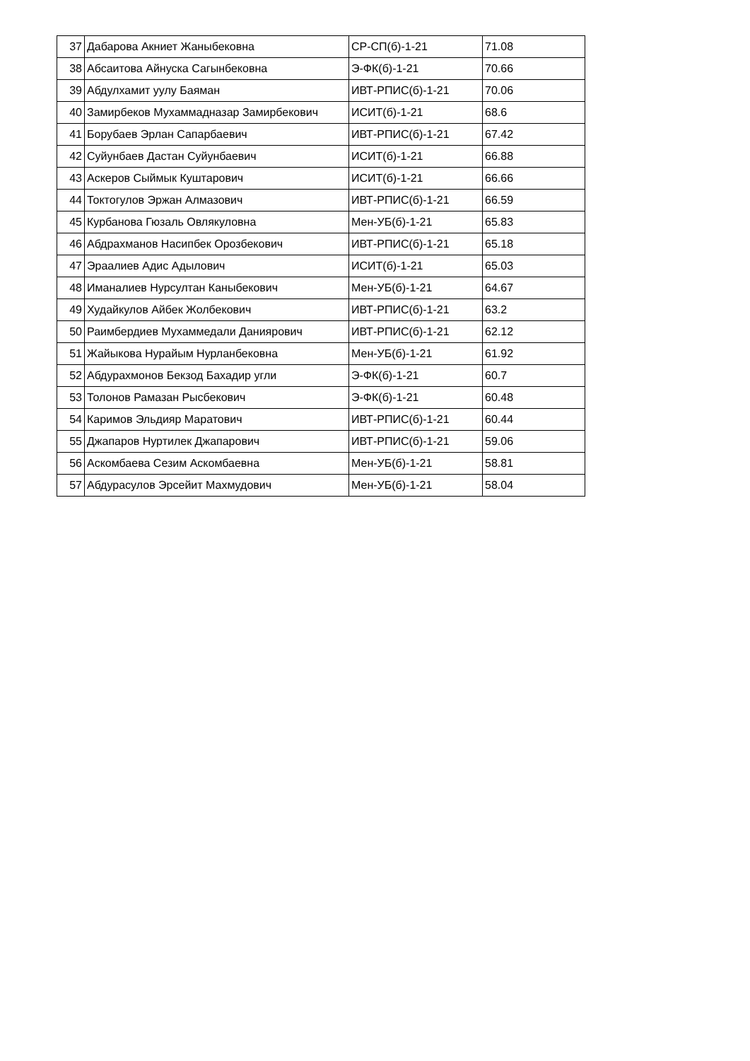| 37 | Дабарова Акниет Жаныбековна | СР-СП(б)-1-21 | 71.08 |
| 38 | Абсаитова Айнуска Сагынбековна | Э-ФК(б)-1-21 | 70.66 |
| 39 | Абдулхамит уулу Баяман | ИВТ-РПИС(б)-1-21 | 70.06 |
| 40 | Замирбеков Мухаммадназар Замирбекович | ИСИТ(б)-1-21 | 68.6 |
| 41 | Борубаев Эрлан Сапарбаевич | ИВТ-РПИС(б)-1-21 | 67.42 |
| 42 | Суйунбаев Дастан Суйунбаевич | ИСИТ(б)-1-21 | 66.88 |
| 43 | Аскеров Сыймык Куштарович | ИСИТ(б)-1-21 | 66.66 |
| 44 | Токтогулов Эржан Алмазович | ИВТ-РПИС(б)-1-21 | 66.59 |
| 45 | Курбанова Гюзаль Овлякуловна | Мен-УБ(б)-1-21 | 65.83 |
| 46 | Абдрахманов Насипбек Орозбекович | ИВТ-РПИС(б)-1-21 | 65.18 |
| 47 | Эраалиев Адис Адылович | ИСИТ(б)-1-21 | 65.03 |
| 48 | Иманалиев Нурсултан Каныбекович | Мен-УБ(б)-1-21 | 64.67 |
| 49 | Худайкулов Айбек Жолбекович | ИВТ-РПИС(б)-1-21 | 63.2 |
| 50 | Раимбердиев Мухаммедали Даниярович | ИВТ-РПИС(б)-1-21 | 62.12 |
| 51 | Жайыкова Нурайым Нурланбековна | Мен-УБ(б)-1-21 | 61.92 |
| 52 | Абдурахмонов Бекзод Бахадир угли | Э-ФК(б)-1-21 | 60.7 |
| 53 | Толонов Рамазан Рысбекович | Э-ФК(б)-1-21 | 60.48 |
| 54 | Каримов Эльдияр Маратович | ИВТ-РПИС(б)-1-21 | 60.44 |
| 55 | Джапаров Нуртилек Джапарович | ИВТ-РПИС(б)-1-21 | 59.06 |
| 56 | Аскомбаева Сезим Аскомбаевна | Мен-УБ(б)-1-21 | 58.81 |
| 57 | Абдурасулов Эрсейит Махмудович | Мен-УБ(б)-1-21 | 58.04 |